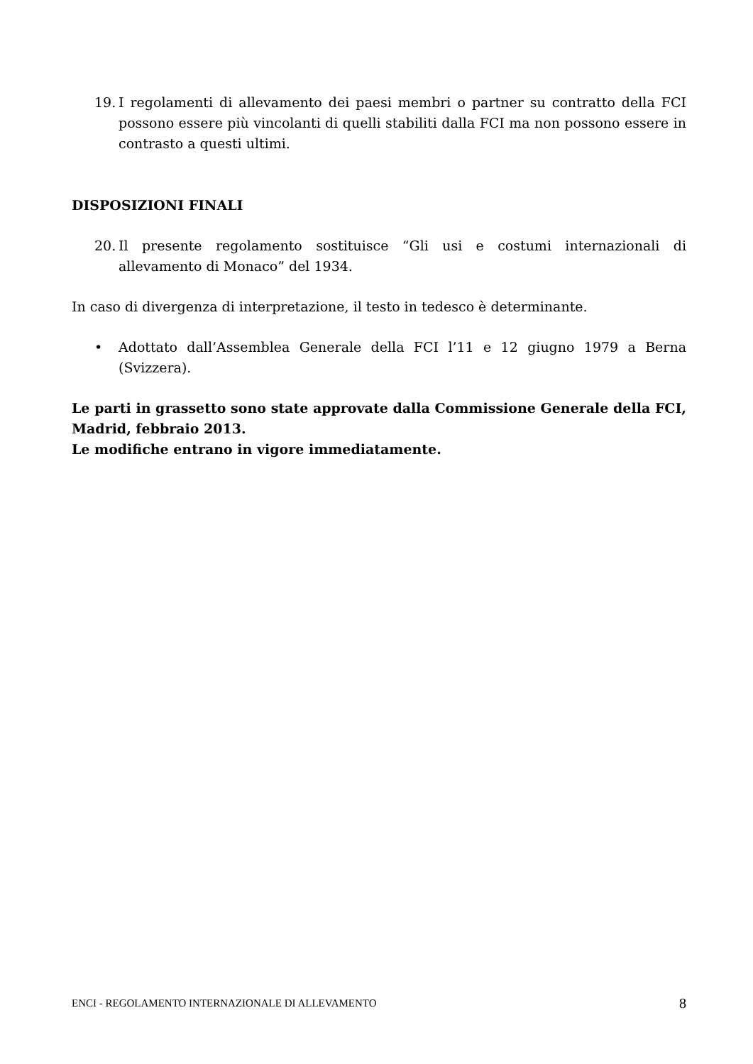19. I regolamenti di allevamento dei paesi membri o partner su contratto della FCI possono essere più vincolanti di quelli stabiliti dalla FCI ma non possono essere in contrasto a questi ultimi.
DISPOSIZIONI FINALI
20. Il presente regolamento sostituisce “Gli usi e costumi internazionali di allevamento di Monaco” del 1934.
In caso di divergenza di interpretazione, il testo in tedesco è determinante.
• Adottato dall’Assemblea Generale della FCI l’11 e 12 giugno 1979 a Berna (Svizzera).
Le parti in grassetto sono state approvate dalla Commissione Generale della FCI, Madrid, febbraio 2013.
Le modifiche entrano in vigore immediatamente.
ENCI - REGOLAMENTO INTERNAZIONALE DI ALLEVAMENTO 8